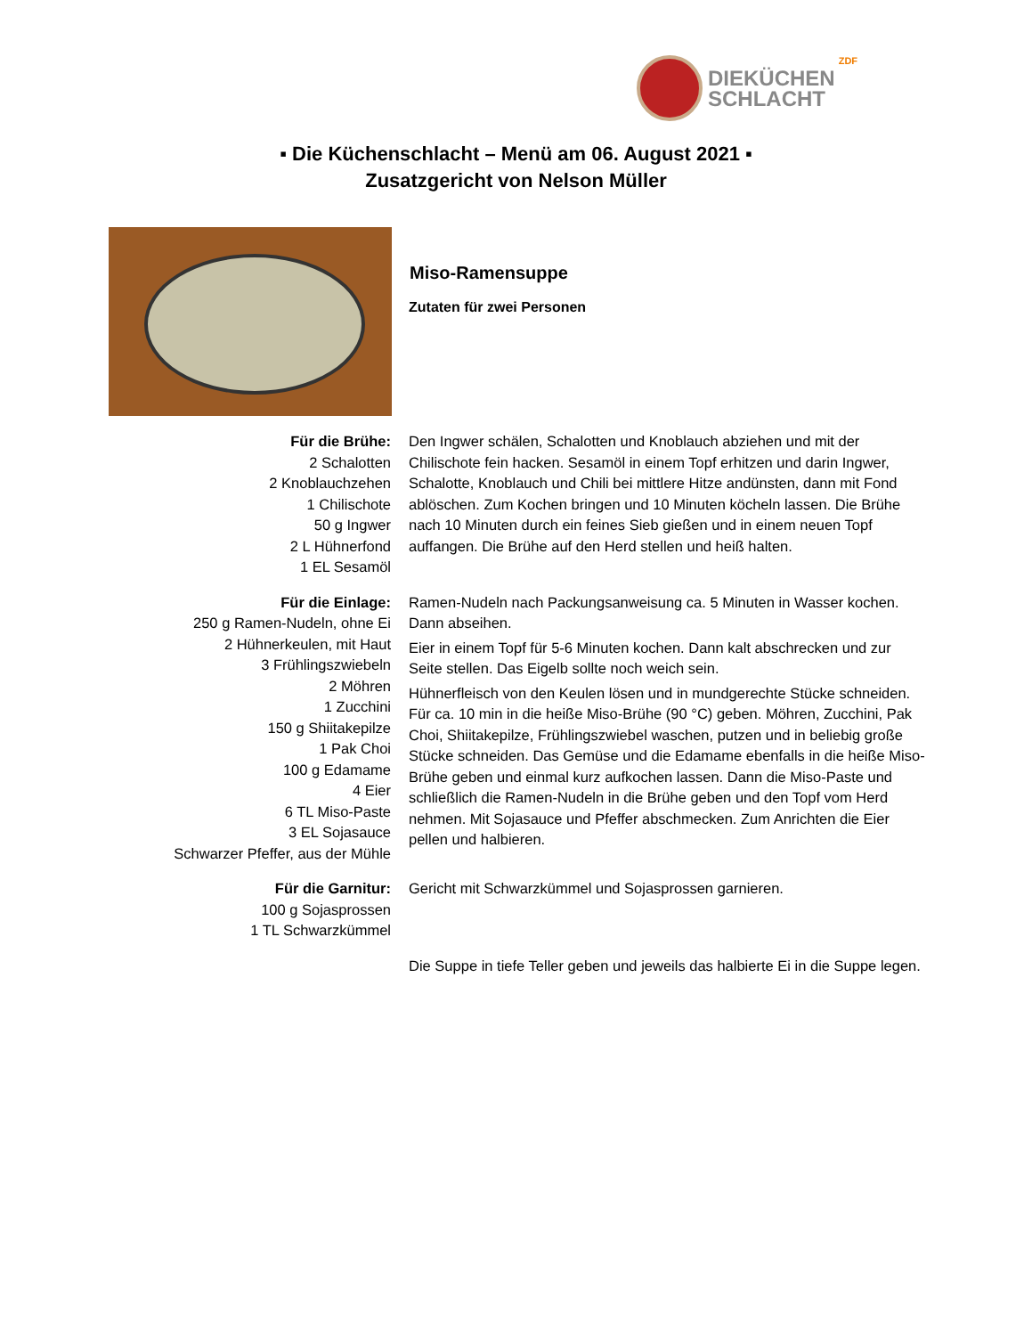DIEKÜCHEN
SCHLACHT
ZDF
▪ Die Küchenschlacht – Menü am 06. August 2021 ▪
Zusatzgericht von Nelson Müller
Miso-Ramensuppe
Zutaten für zwei Personen
Für die Brühe:
2 Schalotten
2 Knoblauchzehen
1 Chilischote
50 g Ingwer
2 L Hühnerfond
1 EL Sesamöl
Den Ingwer schälen, Schalotten und Knoblauch abziehen und mit der Chilischote fein hacken. Sesamöl in einem Topf erhitzen und darin Ingwer, Schalotte, Knoblauch und Chili bei mittlere Hitze andünsten, dann mit Fond ablöschen. Zum Kochen bringen und 10 Minuten köcheln lassen. Die Brühe nach 10 Minuten durch ein feines Sieb gießen und in einem neuen Topf auffangen. Die Brühe auf den Herd stellen und heiß halten.
Für die Einlage:
250 g Ramen-Nudeln, ohne Ei
2 Hühnerkeulen, mit Haut
3 Frühlingszwiebeln
2 Möhren
1 Zucchini
150 g Shiitakepilze
1 Pak Choi
100 g Edamame
4 Eier
6 TL Miso-Paste
3 EL Sojasauce
Schwarzer Pfeffer, aus der Mühle
Ramen-Nudeln nach Packungsanweisung ca. 5 Minuten in Wasser kochen. Dann abseihen.
Eier in einem Topf für 5-6 Minuten kochen. Dann kalt abschrecken und zur Seite stellen. Das Eigelb sollte noch weich sein.
Hühnerfleisch von den Keulen lösen und in mundgerechte Stücke schneiden. Für ca. 10 min in die heiße Miso-Brühe (90 °C) geben. Möhren, Zucchini, Pak Choi, Shiitakepilze, Frühlingszwiebel waschen, putzen und in beliebig große Stücke schneiden. Das Gemüse und die Edamame ebenfalls in die heiße Miso-Brühe geben und einmal kurz aufkochen lassen. Dann die Miso-Paste und schließlich die Ramen-Nudeln in die Brühe geben und den Topf vom Herd nehmen. Mit Sojasauce und Pfeffer abschmecken. Zum Anrichten die Eier pellen und halbieren.
Für die Garnitur:
100 g Sojasprossen
1 TL Schwarzkümmel
Gericht mit Schwarzkümmel und Sojasprossen garnieren.
Die Suppe in tiefe Teller geben und jeweils das halbierte Ei in die Suppe legen.